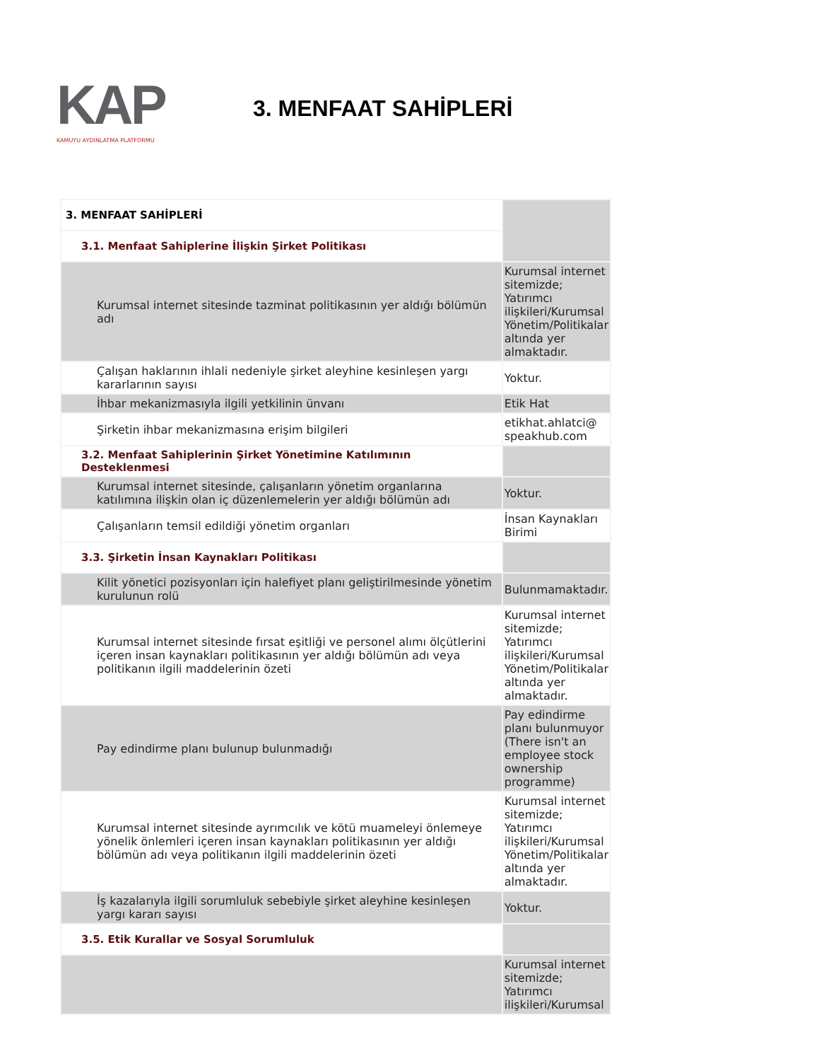KAP
KAMUYU AYDINLATMA PLATFORMU
3. MENFAAT SAHİPLERİ
| 3. MENFAAT SAHİPLERİ | |
| 3.1. Menfaat Sahiplerine İlişkin Şirket Politikası | |
| Kurumsal internet sitesinde tazminat politikasının yer aldığı bölümün adı | Kurumsal internet sitemizde; Yatırımcı ilişkileri/Kurumsal Yönetim/Politikalar altında yer almaktadır. |
| Çalışan haklarının ihlali nedeniyle şirket aleyhine kesinleşen yargı kararlarının sayısı | Yoktur. |
| İhbar mekanizmasıyla ilgili yetkilinin ünvanı | Etik Hat |
| Şirketin ihbar mekanizmasına erişim bilgileri | etikhat.ahlatci@ speakhub.com |
| 3.2. Menfaat Sahiplerinin Şirket Yönetimine Katılımının Desteklenmesi | |
| Kurumsal internet sitesinde, çalışanların yönetim organlarına katılımına ilişkin olan iç düzenlemelerin yer aldığı bölümün adı | Yoktur. |
| Çalışanların temsil edildiği yönetim organları | İnsan Kaynakları Birimi |
| 3.3. Şirketin İnsan Kaynakları Politikası | |
| Kilit yönetici pozisyonları için halefiyet planı geliştirilmesinde yönetim kurulunun rolü | Bulunmamaktadır. |
| Kurumsal internet sitesinde fırsat eşitliği ve personel alımı ölçütlerini içeren insan kaynakları politikasının yer aldığı bölümün adı veya politikanın ilgili maddelerinin özeti | Kurumsal internet sitemizde; Yatırımcı ilişkileri/Kurumsal Yönetim/Politikalar altında yer almaktadır. |
| Pay edindirme planı bulunup bulunmadığı | Pay edindirme planı bulunmuyor (There isn't an employee stock ownership programme) |
| Kurumsal internet sitesinde ayrımcılık ve kötü muameleyi önlemeye yönelik önlemleri içeren insan kaynakları politikasının yer aldığı bölümün adı veya politikanın ilgili maddelerinin özeti | Kurumsal internet sitemizde; Yatırımcı ilişkileri/Kurumsal Yönetim/Politikalar altında yer almaktadır. |
| İş kazalarıyla ilgili sorumluluk sebebiyle şirket aleyhine kesinleşen yargı kararı sayısı | Yoktur. |
| 3.5. Etik Kurallar ve Sosyal Sorumluluk | |
| | Kurumsal internet sitemizde; Yatırımcı ilişkileri/Kurumsal |